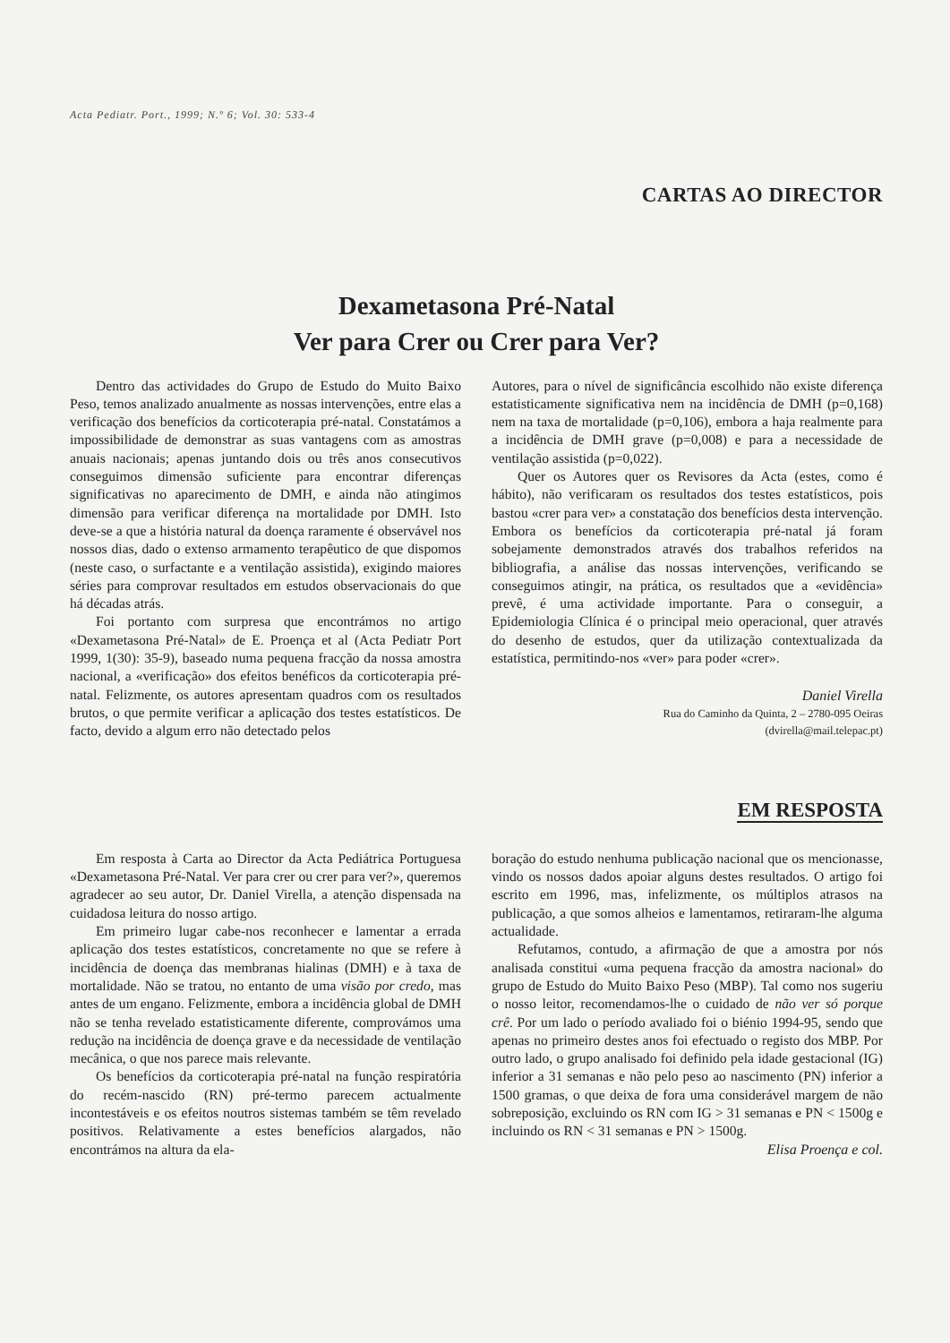Acta Pediatr. Port., 1999; N.º 6; Vol. 30: 533-4
CARTAS AO DIRECTOR
Dexametasona Pré-Natal
Ver para Crer ou Crer para Ver?
Dentro das actividades do Grupo de Estudo do Muito Baixo Peso, temos analizado anualmente as nossas intervenções, entre elas a verificação dos benefícios da corticoterapia pré-natal. Constatámos a impossibilidade de demonstrar as suas vantagens com as amostras anuais nacionais; apenas juntando dois ou três anos consecutivos conseguimos dimensão suficiente para encontrar diferenças significativas no aparecimento de DMH, e ainda não atingimos dimensão para verificar diferença na mortalidade por DMH. Isto deve-se a que a história natural da doença raramente é observável nos nossos dias, dado o extenso armamento terapêutico de que dispomos (neste caso, o surfactante e a ventilação assistida), exigindo maiores séries para comprovar resultados em estudos observacionais do que há décadas atrás.
Foi portanto com surpresa que encontrámos no artigo «Dexametasona Pré-Natal» de E. Proença et al (Acta Pediatr Port 1999, 1(30): 35-9), baseado numa pequena fracção da nossa amostra nacional, a «verificação» dos efeitos benéficos da corticoterapia pré-natal. Felizmente, os autores apresentam quadros com os resultados brutos, o que permite verificar a aplicação dos testes estatísticos. De facto, devido a algum erro não detectado pelos
Autores, para o nível de significância escolhido não existe diferença estatisticamente significativa nem na incidência de DMH (p=0,168) nem na taxa de mortalidade (p=0,106), embora a haja realmente para a incidência de DMH grave (p=0,008) e para a necessidade de ventilação assistida (p=0,022).
Quer os Autores quer os Revisores da Acta (estes, como é hábito), não verificaram os resultados dos testes estatísticos, pois bastou «crer para ver» a constatação dos benefícios desta intervenção. Embora os benefícios da corticoterapia pré-natal já foram sobejamente demonstrados através dos trabalhos referidos na bibliografia, a análise das nossas intervenções, verificando se conseguimos atingir, na prática, os resultados que a «evidência» prevê, é uma actividade importante. Para o conseguir, a Epidemiologia Clínica é o principal meio operacional, quer através do desenho de estudos, quer da utilização contextualizada da estatística, permitindo-nos «ver» para poder «crer».
Daniel Virella
Rua do Caminho da Quinta, 2 – 2780-095 Oeiras
(dvirella@mail.telepac.pt)
EM RESPOSTA
Em resposta à Carta ao Director da Acta Pediátrica Portuguesa «Dexametasona Pré-Natal. Ver para crer ou crer para ver?», queremos agradecer ao seu autor, Dr. Daniel Virella, a atenção dispensada na cuidadosa leitura do nosso artigo.
Em primeiro lugar cabe-nos reconhecer e lamentar a errada aplicação dos testes estatísticos, concretamente no que se refere à incidência de doença das membranas hialinas (DMH) e à taxa de mortalidade. Não se tratou, no entanto de uma visão por credo, mas antes de um engano. Felizmente, embora a incidência global de DMH não se tenha revelado estatisticamente diferente, comprovámos uma redução na incidência de doença grave e da necessidade de ventilação mecânica, o que nos parece mais relevante.
Os benefícios da corticoterapia pré-natal na função respiratória do recém-nascido (RN) pré-termo parecem actualmente incontestáveis e os efeitos noutros sistemas também se têm revelado positivos. Relativamente a estes benefícios alargados, não encontrámos na altura da ela-
boração do estudo nenhuma publicação nacional que os mencionasse, vindo os nossos dados apoiar alguns destes resultados. O artigo foi escrito em 1996, mas, infelizmente, os múltiplos atrasos na publicação, a que somos alheios e lamentamos, retiraram-lhe alguma actualidade.
Refutamos, contudo, a afirmação de que a amostra por nós analisada constitui «uma pequena fracção da amostra nacional» do grupo de Estudo do Muito Baixo Peso (MBP). Tal como nos sugeriu o nosso leitor, recomendamos-lhe o cuidado de não ver só porque crê. Por um lado o período avaliado foi o biénio 1994-95, sendo que apenas no primeiro destes anos foi efectuado o registo dos MBP. Por outro lado, o grupo analisado foi definido pela idade gestacional (IG) inferior a 31 semanas e não pelo peso ao nascimento (PN) inferior a 1500 gramas, o que deixa de fora uma considerável margem de não sobreposição, excluindo os RN com IG > 31 semanas e PN < 1500g e incluindo os RN < 31 semanas e PN > 1500g.
Elisa Proença e col.